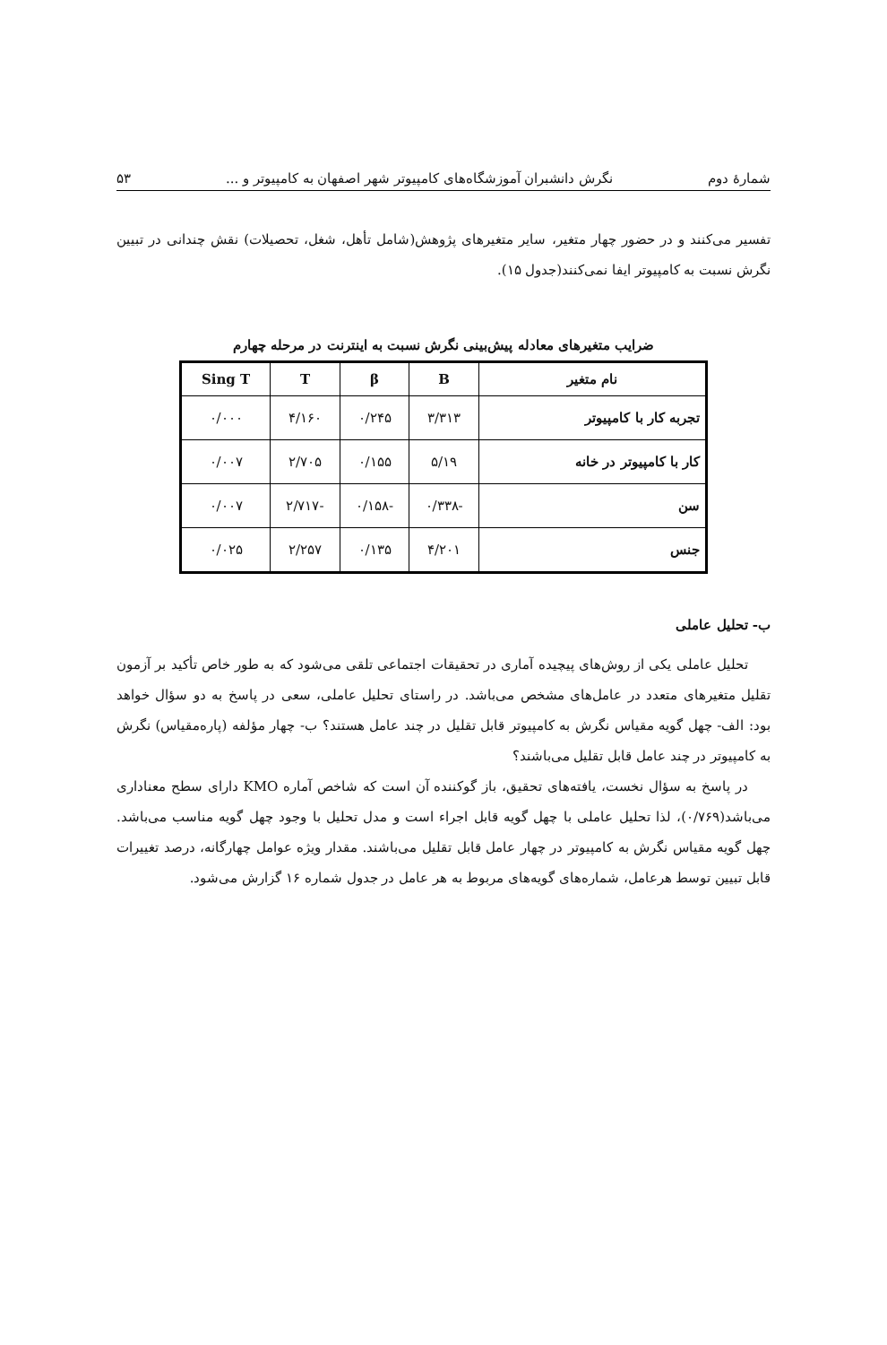شمارهٔ دوم نگرش دانشبران آموزشگاه‌های کامپیوتر شهر اصفهان به کامپیوتر و ... ۵۳
تفسیر می‌کنند و در حضور چهار متغیر، سایر متغیرهای پژوهش(شامل تأهل، شغل، تحصیلات) نقش چندانی در تبیین نگرش نسبت به کامپیوتر ایفا نمی‌کنند(جدول ۱۵).
ضرایب متغیرهای معادله پیش‌بینی نگرش نسبت به اینترنت در مرحله چهارم
| نام متغیر | B | β | T | Sing T |
| --- | --- | --- | --- | --- |
| تجربه کار با کامپیوتر | ۳/۳۱۳ | ۰/۲۴۵ | ۴/۱۶۰ | ۰/۰۰۰ |
| کار با کامپیوتر در خانه | ۵/۱۹ | ۰/۱۵۵ | ۲/۷۰۵ | ۰/۰۰۷ |
| سن | -۰/۳۳۸ | -۰/۱۵۸ | -۲/۷۱۷ | ۰/۰۰۷ |
| جنس | ۴/۲۰۱ | ۰/۱۳۵ | ۲/۲۵۷ | ۰/۰۲۵ |
ب- تحلیل عاملی
تحلیل عاملی یکی از روش‌های پیچیده آماری در تحقیقات اجتماعی تلقی می‌شود که به طور خاص تأکید بر آزمون تقلیل متغیرهای متعدد در عامل‌های مشخص می‌باشد. در راستای تحلیل عاملی، سعی در پاسخ به دو سؤال خواهد بود: الف- چهل گویه مقیاس نگرش به کامپیوتر قابل تقلیل در چند عامل هستند؟ ب- چهار مؤلفه (پاره‌مقیاس) نگرش به کامپیوتر در چند عامل قابل تقلیل می‌باشند؟
در پاسخ به سؤال نخست، یافته‌های تحقیق، باز گوکننده آن است که شاخص آماره KMO دارای سطح معناداری می‌باشد(۰/۷۶۹)، لذا تحلیل عاملی با چهل گویه قابل اجراء است و مدل تحلیل با وجود چهل گویه مناسب می‌باشد. چهل گویه مقیاس نگرش به کامپیوتر در چهار عامل قابل تقلیل می‌باشند. مقدار ویژه عوامل چهارگانه، درصد تغییرات قابل تبیین توسط هرعامل، شماره‌های گویه‌های مربوط به هر عامل در جدول شماره ۱۶ گزارش می‌شود.